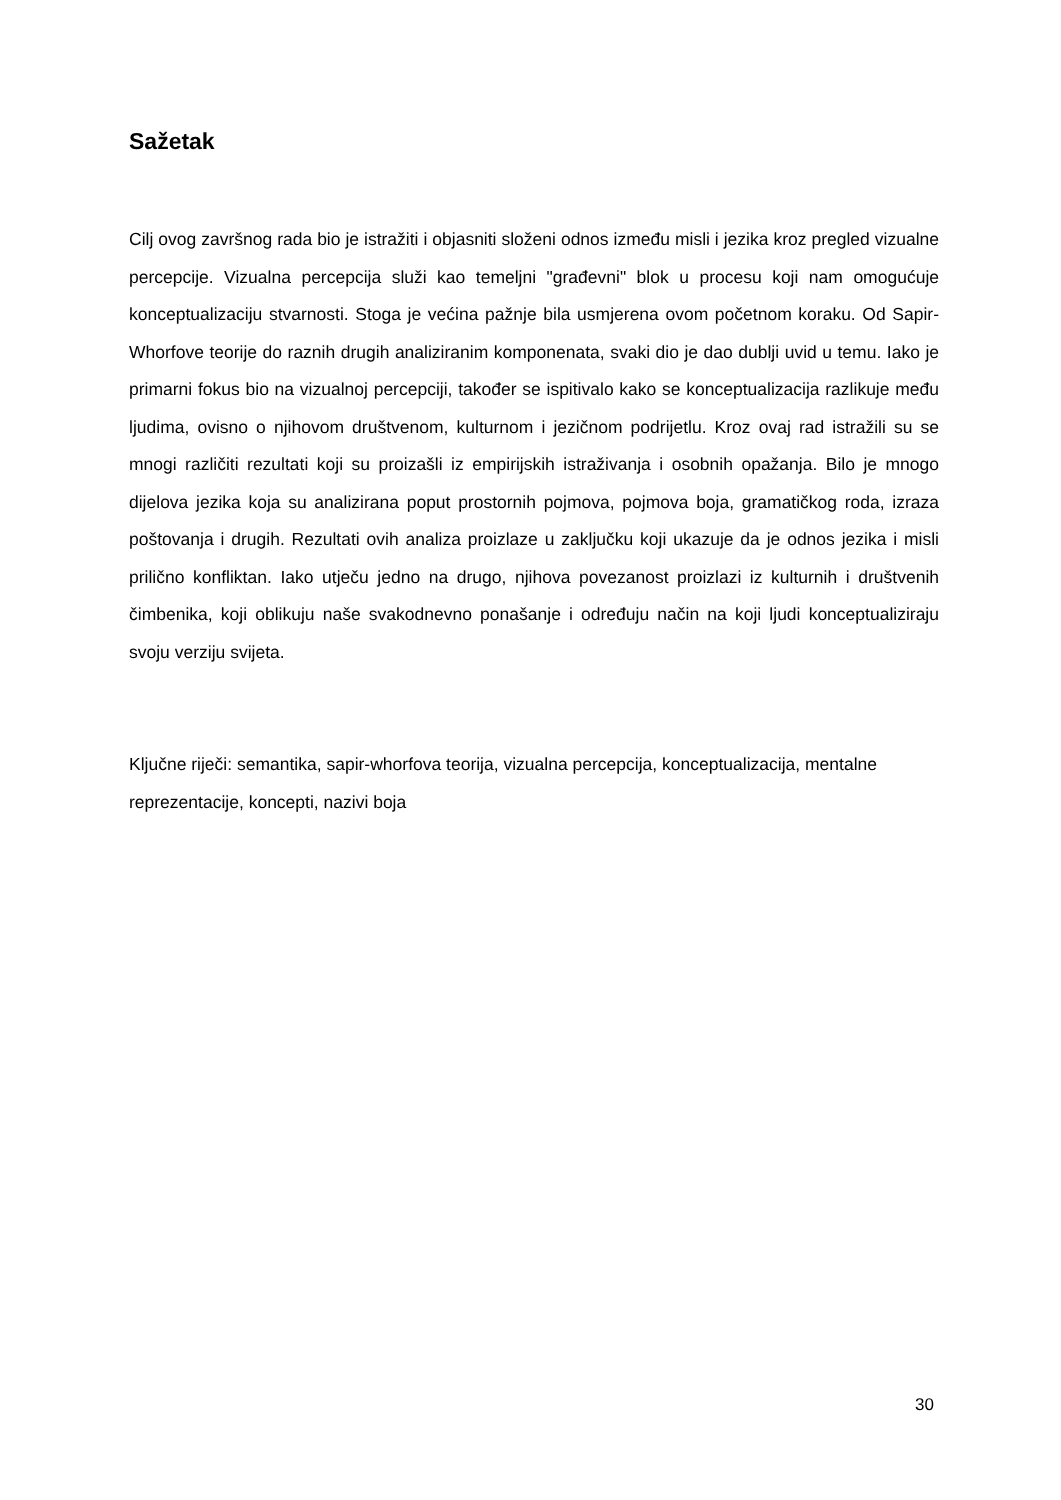Sažetak
Cilj ovog završnog rada bio je istražiti i objasniti složeni odnos između misli i jezika kroz pregled vizualne percepcije. Vizualna percepcija služi kao temeljni "građevni" blok u procesu koji nam omogućuje konceptualizaciju stvarnosti. Stoga je većina pažnje bila usmjerena ovom početnom koraku. Od Sapir-Whorfove teorije do raznih drugih analiziranim komponenata, svaki dio je dao dublji uvid u temu. Iako je primarni fokus bio na vizualnoj percepciji, također se ispitivalo kako se konceptualizacija razlikuje među ljudima, ovisno o njihovom društvenom, kulturnom i jezičnom podrijetlu. Kroz ovaj rad istražili su se mnogi različiti rezultati koji su proizašli iz empirijskih istraživanja i osobnih opažanja. Bilo je mnogo dijelova jezika koja su analizirana poput prostornih pojmova, pojmova boja, gramatičkog roda, izraza poštovanja i drugih. Rezultati ovih analiza proizlaze u zaključku koji ukazuje da je odnos jezika i misli prilično konfliktan. Iako utječu jedno na drugo, njihova povezanost proizlazi iz kulturnih i društvenih čimbenika, koji oblikuju naše svakodnevno ponašanje i određuju način na koji ljudi konceptualiziraju svoju verziju svijeta.
Ključne riječi: semantika, sapir-whorfova teorija, vizualna percepcija, konceptualizacija, mentalne reprezentacije, koncepti, nazivi boja
30